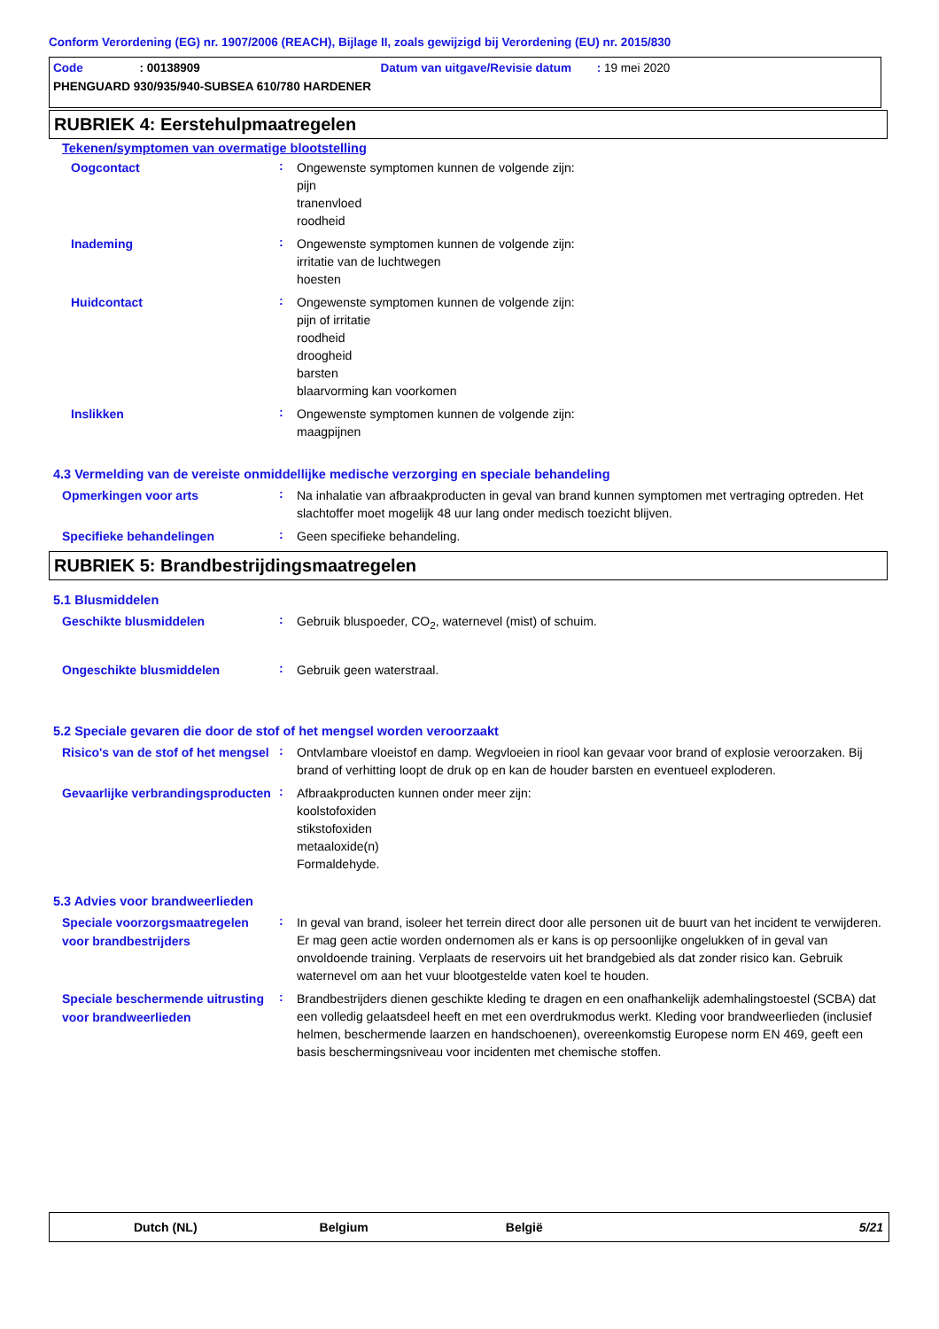Conform Verordening (EG) nr. 1907/2006 (REACH), Bijlage II, zoals gewijzigd bij Verordening (EU) nr. 2015/830
Code : 00138909 Datum van uitgave/Revisie datum : 19 mei 2020
PHENGUARD 930/935/940-SUBSEA 610/780 HARDENER
RUBRIEK 4: Eerstehulpmaatregelen
Tekenen/symptomen van overmatige blootstelling
Oogcontact
:
Ongewenste symptomen kunnen de volgende zijn:
pijn
tranenvloed
roodheid
Inademing
:
Ongewenste symptomen kunnen de volgende zijn:
irritatie van de luchtwegen
hoesten
Huidcontact
:
Ongewenste symptomen kunnen de volgende zijn:
pijn of irritatie
roodheid
droogheid
barsten
blaarvorming kan voorkomen
Inslikken
:
Ongewenste symptomen kunnen de volgende zijn:
maagpijnen
4.3 Vermelding van de vereiste onmiddellijke medische verzorging en speciale behandeling
Opmerkingen voor arts
:
Na inhalatie van afbraakproducten in geval van brand kunnen symptomen met vertraging optreden. Het slachtoffer moet mogelijk 48 uur lang onder medisch toezicht blijven.
Specifieke behandelingen
:
Geen specifieke behandeling.
RUBRIEK 5: Brandbestrijdingsmaatregelen
5.1 Blusmiddelen
Geschikte blusmiddelen
:
Gebruik bluspoeder, CO<sub>2</sub>, waternevel (mist) of schuim.
Ongeschikte blusmiddelen
:
Gebruik geen waterstraal.
5.2 Speciale gevaren die door de stof of het mengsel worden veroorzaakt
Risico's van de stof of het mengsel
:
Ontvlambare vloeistof en damp. Wegvloeien in riool kan gevaar voor brand of explosie veroorzaken. Bij brand of verhitting loopt de druk op en kan de houder barsten en eventueel exploderen.
Gevaarlijke verbrandingsproducten
:
Afbraakproducten kunnen onder meer zijn:
koolstofoxiden
stikstofoxiden
metaaloxide(n)
Formaldehyde.
5.3 Advies voor brandweerlieden
Speciale voorzorgsmaatregelen voor brandbestrijders
:
In geval van brand, isoleer het terrein direct door alle personen uit de buurt van het incident te verwijderen. Er mag geen actie worden ondernomen als er kans is op persoonlijke ongelukken of in geval van onvoldoende training. Verplaats de reservoirs uit het brandgebied als dat zonder risico kan. Gebruik waternevel om aan het vuur blootgestelde vaten koel te houden.
Speciale beschermende uitrusting voor brandweerlieden
:
Brandbestrijders dienen geschikte kleding te dragen en een onafhankelijk ademhalingstoestel (SCBA) dat een volledig gelaatsdeel heeft en met een overdrukmodus werkt. Kleding voor brandweerlieden (inclusief helmen, beschermende laarzen en handschoenen), overeenkomstig Europese norm EN 469, geeft een basis beschermingsniveau voor incidenten met chemische stoffen.
Dutch (NL) Belgium België 5/21